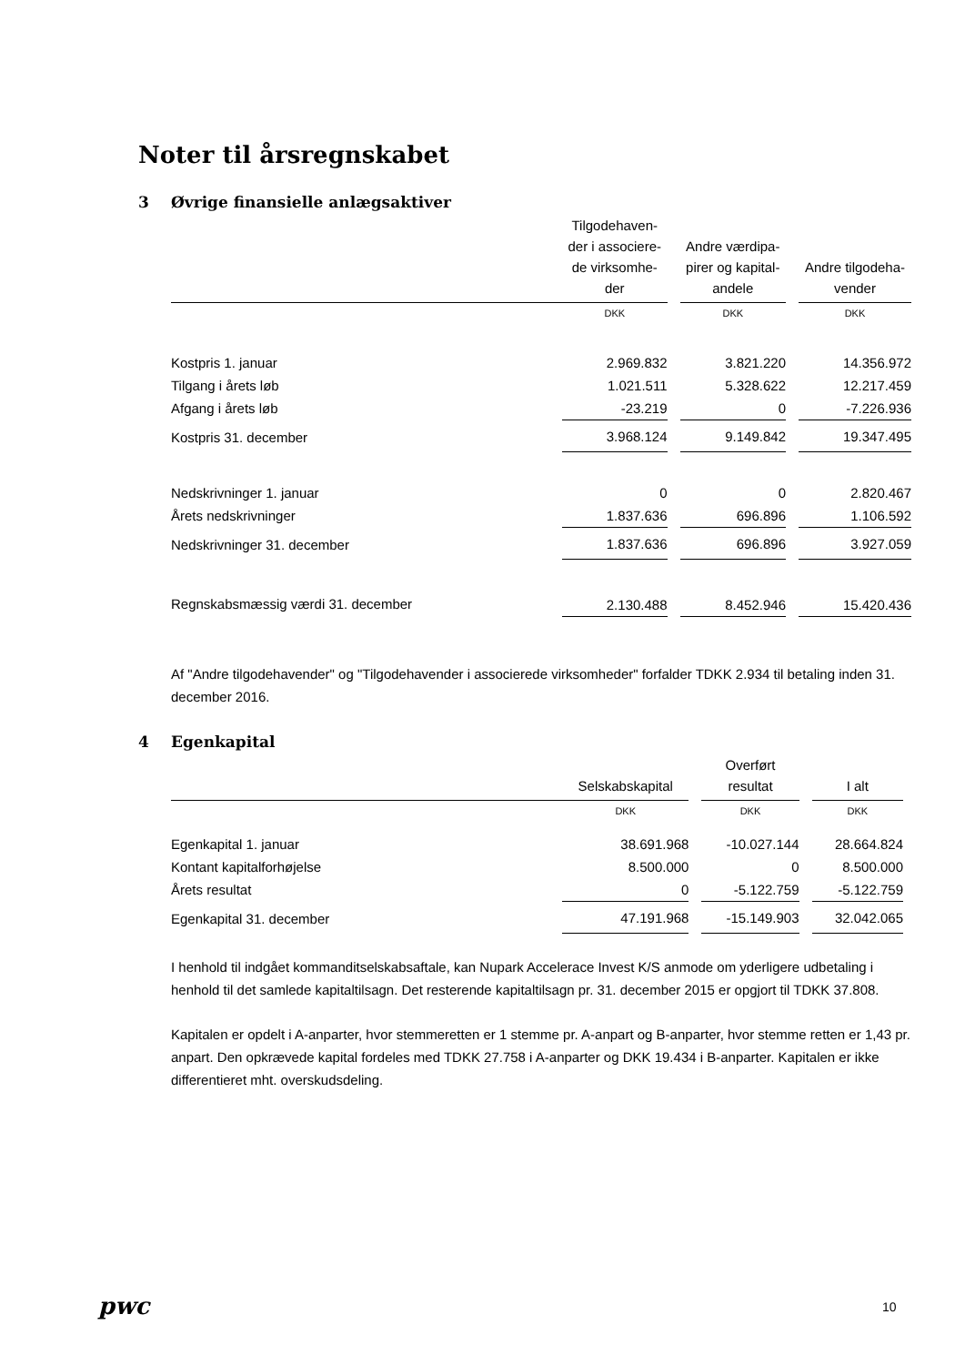Noter til årsregnskabet
3 Øvrige finansielle anlægsaktiver
| | Tilgodehaven- der i associere- de virksomhe- der | | Andre værdipa- pirer og kapital- andele | | Andre tilgodeha- vender |
| | DKK | | DKK | | DKK |
| Kostpris 1. januar | 2.969.832 | | 3.821.220 | | 14.356.972 |
| Tilgang i årets løb | 1.021.511 | | 5.328.622 | | 12.217.459 |
| Afgang i årets løb | -23.219 | | 0 | | -7.226.936 |
| Kostpris 31. december | 3.968.124 | | 9.149.842 | | 19.347.495 |
| Nedskrivninger 1. januar | 0 | | 0 | | 2.820.467 |
| Årets nedskrivninger | 1.837.636 | | 696.896 | | 1.106.592 |
| Nedskrivninger 31. december | 1.837.636 | | 696.896 | | 3.927.059 |
| Regnskabsmæssig værdi 31. december | 2.130.488 | | 8.452.946 | | 15.420.436 |
Af "Andre tilgodehavender" og "Tilgodehavender i associerede virksomheder" forfalder TDKK 2.934 til betaling inden 31. december 2016.
4 Egenkapital
| | Selskabskapital | | Overført resultat | | I alt |
| | DKK | | DKK | | DKK |
| Egenkapital 1. januar | 38.691.968 | | -10.027.144 | | 28.664.824 |
| Kontant kapitalforhøjelse | 8.500.000 | | 0 | | 8.500.000 |
| Årets resultat | 0 | | -5.122.759 | | -5.122.759 |
| Egenkapital 31. december | 47.191.968 | | -15.149.903 | | 32.042.065 |
I henhold til indgået kommanditselskabsaftale, kan Nupark Accelerace Invest K/S anmode om yderligere udbetaling i henhold til det samlede kapitaltilsagn. Det resterende kapitaltilsagn pr. 31. december 2015 er opgjort til TDKK 37.808.
Kapitalen er opdelt i A-anparter, hvor stemmeretten er 1 stemme pr. A-anpart og B-anparter, hvor stemme retten er 1,43 pr. anpart. Den opkrævede kapital fordeles med TDKK 27.758 i A-anparter og DKK 19.434 i B-anparter. Kapitalen er ikke differentieret mht. overskudsdeling.
pwc 10